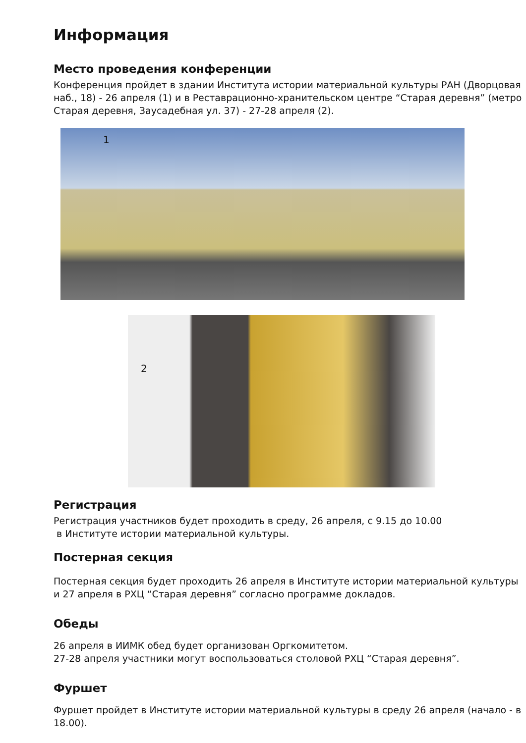Информация
Место проведения конференции
Конференция пройдет в здании Института истории материальной культуры РАН (Дворцовая наб., 18) - 26 апреля (1) и в Реставрационно-хранительском центре “Старая деревня” (метро Старая деревня, Заусадебная ул. 37) - 27-28 апреля (2).
1
2
Регистрация
Регистрация участников будет проходить в среду, 26 апреля, с 9.15 до 10.00
в Институте истории материальной культуры.
Постерная секция
Постерная секция будет проходить 26 апреля в Институте истории материальной культуры и 27 апреля в РХЦ “Старая деревня” согласно программе докладов.
Обеды
26 апреля в ИИМК обед будет организован Оргкомитетом.
27-28 апреля участники могут воспользоваться столовой РХЦ “Старая деревня”.
Фуршет
Фуршет пройдет в Институте истории материальной культуры в среду 26 апреля (начало - в 18.00).